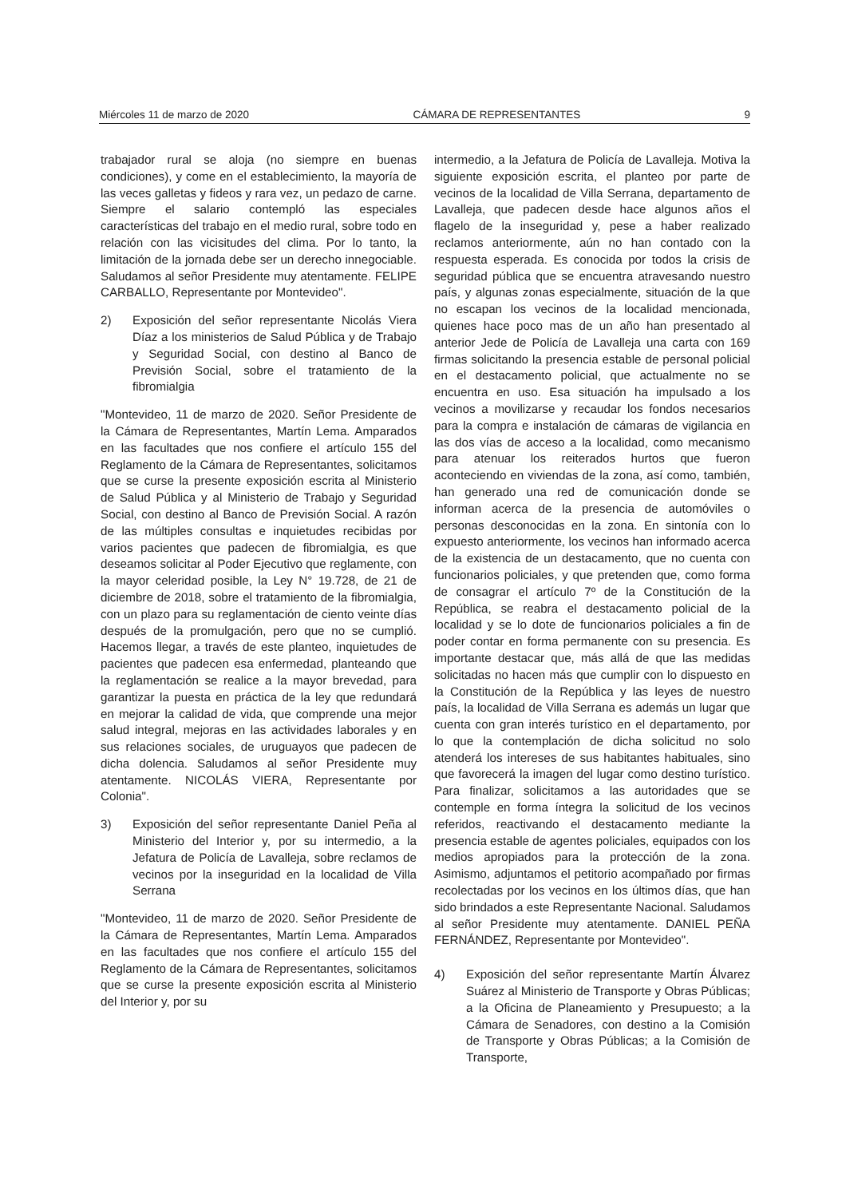Miércoles 11 de marzo de 2020 CÁMARA DE REPRESENTANTES 9
trabajador rural se aloja (no siempre en buenas condiciones), y come en el establecimiento, la mayoría de las veces galletas y fideos y rara vez, un pedazo de carne. Siempre el salario contempló las especiales características del trabajo en el medio rural, sobre todo en relación con las vicisitudes del clima. Por lo tanto, la limitación de la jornada debe ser un derecho innegociable. Saludamos al señor Presidente muy atentamente. FELIPE CARBALLO, Representante por Montevideo".
2) Exposición del señor representante Nicolás Viera Díaz a los ministerios de Salud Pública y de Trabajo y Seguridad Social, con destino al Banco de Previsión Social, sobre el tratamiento de la fibromialgia
"Montevideo, 11 de marzo de 2020. Señor Presidente de la Cámara de Representantes, Martín Lema. Amparados en las facultades que nos confiere el artículo 155 del Reglamento de la Cámara de Representantes, solicitamos que se curse la presente exposición escrita al Ministerio de Salud Pública y al Ministerio de Trabajo y Seguridad Social, con destino al Banco de Previsión Social. A razón de las múltiples consultas e inquietudes recibidas por varios pacientes que padecen de fibromialgia, es que deseamos solicitar al Poder Ejecutivo que reglamente, con la mayor celeridad posible, la Ley N° 19.728, de 21 de diciembre de 2018, sobre el tratamiento de la fibromialgia, con un plazo para su reglamentación de ciento veinte días después de la promulgación, pero que no se cumplió. Hacemos llegar, a través de este planteo, inquietudes de pacientes que padecen esa enfermedad, planteando que la reglamentación se realice a la mayor brevedad, para garantizar la puesta en práctica de la ley que redundará en mejorar la calidad de vida, que comprende una mejor salud integral, mejoras en las actividades laborales y en sus relaciones sociales, de uruguayos que padecen de dicha dolencia. Saludamos al señor Presidente muy atentamente. NICOLÁS VIERA, Representante por Colonia".
3) Exposición del señor representante Daniel Peña al Ministerio del Interior y, por su intermedio, a la Jefatura de Policía de Lavalleja, sobre reclamos de vecinos por la inseguridad en la localidad de Villa Serrana
"Montevideo, 11 de marzo de 2020. Señor Presidente de la Cámara de Representantes, Martín Lema. Amparados en las facultades que nos confiere el artículo 155 del Reglamento de la Cámara de Representantes, solicitamos que se curse la presente exposición escrita al Ministerio del Interior y, por su
intermedio, a la Jefatura de Policía de Lavalleja. Motiva la siguiente exposición escrita, el planteo por parte de vecinos de la localidad de Villa Serrana, departamento de Lavalleja, que padecen desde hace algunos años el flagelo de la inseguridad y, pese a haber realizado reclamos anteriormente, aún no han contado con la respuesta esperada. Es conocida por todos la crisis de seguridad pública que se encuentra atravesando nuestro país, y algunas zonas especialmente, situación de la que no escapan los vecinos de la localidad mencionada, quienes hace poco mas de un año han presentado al anterior Jede de Policía de Lavalleja una carta con 169 firmas solicitando la presencia estable de personal policial en el destacamento policial, que actualmente no se encuentra en uso. Esa situación ha impulsado a los vecinos a movilizarse y recaudar los fondos necesarios para la compra e instalación de cámaras de vigilancia en las dos vías de acceso a la localidad, como mecanismo para atenuar los reiterados hurtos que fueron aconteciendo en viviendas de la zona, así como, también, han generado una red de comunicación donde se informan acerca de la presencia de automóviles o personas desconocidas en la zona. En sintonía con lo expuesto anteriormente, los vecinos han informado acerca de la existencia de un destacamento, que no cuenta con funcionarios policiales, y que pretenden que, como forma de consagrar el artículo 7º de la Constitución de la República, se reabra el destacamento policial de la localidad y se lo dote de funcionarios policiales a fin de poder contar en forma permanente con su presencia. Es importante destacar que, más allá de que las medidas solicitadas no hacen más que cumplir con lo dispuesto en la Constitución de la República y las leyes de nuestro país, la localidad de Villa Serrana es además un lugar que cuenta con gran interés turístico en el departamento, por lo que la contemplación de dicha solicitud no solo atenderá los intereses de sus habitantes habituales, sino que favorecerá la imagen del lugar como destino turístico. Para finalizar, solicitamos a las autoridades que se contemple en forma íntegra la solicitud de los vecinos referidos, reactivando el destacamento mediante la presencia estable de agentes policiales, equipados con los medios apropiados para la protección de la zona. Asimismo, adjuntamos el petitorio acompañado por firmas recolectadas por los vecinos en los últimos días, que han sido brindados a este Representante Nacional. Saludamos al señor Presidente muy atentamente. DANIEL PEÑA FERNÁNDEZ, Representante por Montevideo".
4) Exposición del señor representante Martín Álvarez Suárez al Ministerio de Transporte y Obras Públicas; a la Oficina de Planeamiento y Presupuesto; a la Cámara de Senadores, con destino a la Comisión de Transporte y Obras Públicas; a la Comisión de Transporte,